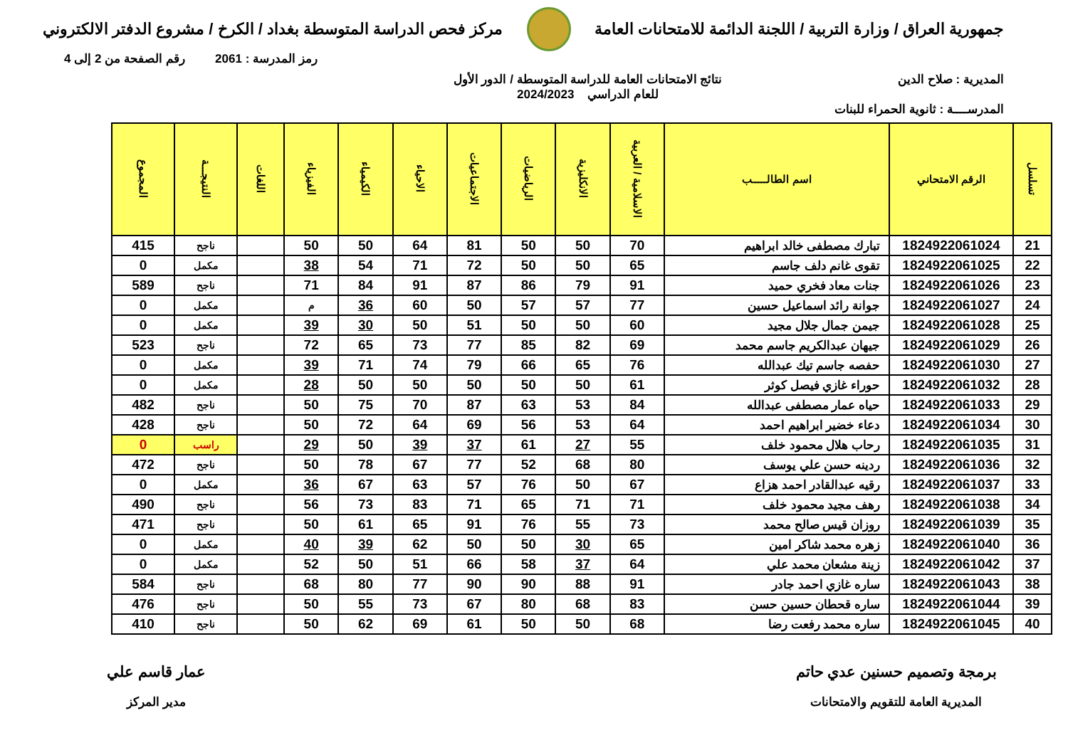جمهورية العراق / وزارة التربية / اللجنة الدائمة للامتحانات العامة
مركز فحص الدراسة المتوسطة بغداد / الكرخ / مشروع الدفتر الالكتروني
رمز المدرسة : 2061 رقم الصفحة من 2 إلى 4
المديرية : صلاح الدين نتائج الامتحانات العامة للدراسة المتوسطة / الدور الأول
للعام الدراسي 2024/2023
المدرســــة : ثانوية الحمراء للبنات
| تسلسل | الرقم الامتحاني | اسم الطالـــــب | الاسلامية / العربية | الانكليزية | الرياضيات | الاجتماعيات | الاحياء | الكيمياء | الفيزياء | اللغات | النتيجـــة | المجموع |
| --- | --- | --- | --- | --- | --- | --- | --- | --- | --- | --- | --- | --- |
| 21 | 1824922061024 | تبارك مصطفى خالد ابراهيم | 70 | 50 | 50 | 81 | 64 | 50 | 50 | | ناجح | 415 |
| 22 | 1824922061025 | تقوى غانم دلف جاسم | 65 | 50 | 50 | 72 | 71 | 54 | 38 | | مكمل | 0 |
| 23 | 1824922061026 | جنات معاد فخري حميد | 91 | 79 | 86 | 87 | 91 | 84 | 71 | | ناجح | 589 |
| 24 | 1824922061027 | جوانة رائد اسماعيل حسين | 77 | 57 | 57 | 50 | 60 | 36 | م | | مكمل | 0 |
| 25 | 1824922061028 | جيمن جمال جلال مجيد | 60 | 50 | 50 | 51 | 50 | 30 | 39 | | مكمل | 0 |
| 26 | 1824922061029 | جيهان عبدالكريم جاسم محمد | 69 | 82 | 85 | 77 | 73 | 65 | 72 | | ناجح | 523 |
| 27 | 1824922061030 | حفصه جاسم تيك عبدالله | 76 | 65 | 66 | 79 | 74 | 71 | 39 | | مكمل | 0 |
| 28 | 1824922061032 | حوراء غازي فيصل كوثر | 61 | 50 | 50 | 50 | 50 | 50 | 28 | | مكمل | 0 |
| 29 | 1824922061033 | حياه عمار مصطفى عبدالله | 84 | 53 | 63 | 87 | 70 | 75 | 50 | | ناجح | 482 |
| 30 | 1824922061034 | دعاء خضير ابراهيم احمد | 64 | 53 | 56 | 69 | 64 | 72 | 50 | | ناجح | 428 |
| 31 | 1824922061035 | رحاب هلال محمود خلف | 55 | 27 | 61 | 37 | 39 | 50 | 29 | | راسب | 0 |
| 32 | 1824922061036 | ردينه حسن علي يوسف | 80 | 68 | 52 | 77 | 67 | 78 | 50 | | ناجح | 472 |
| 33 | 1824922061037 | رقيه عبدالقادر احمد هزاع | 67 | 50 | 76 | 57 | 63 | 67 | 36 | | مكمل | 0 |
| 34 | 1824922061038 | رهف مجيد محمود خلف | 71 | 71 | 65 | 71 | 83 | 73 | 56 | | ناجح | 490 |
| 35 | 1824922061039 | روزان قيس صالح محمد | 73 | 55 | 76 | 91 | 65 | 61 | 50 | | ناجح | 471 |
| 36 | 1824922061040 | زهره محمد شاكر امين | 65 | 30 | 50 | 50 | 62 | 39 | 40 | | مكمل | 0 |
| 37 | 1824922061042 | زينة مشعان محمد علي | 64 | 37 | 58 | 66 | 51 | 50 | 52 | | مكمل | 0 |
| 38 | 1824922061043 | ساره غازي احمد جادر | 91 | 88 | 90 | 90 | 77 | 80 | 68 | | ناجح | 584 |
| 39 | 1824922061044 | ساره قحطان حسين حسن | 83 | 68 | 80 | 67 | 73 | 55 | 50 | | ناجح | 476 |
| 40 | 1824922061045 | ساره محمد رفعت رضا | 68 | 50 | 50 | 61 | 69 | 62 | 50 | | ناجح | 410 |
برمجة وتصميم حسنين عدي حاتم
المديرية العامة للتقويم والامتحانات
عمار قاسم علي
مدير المركز